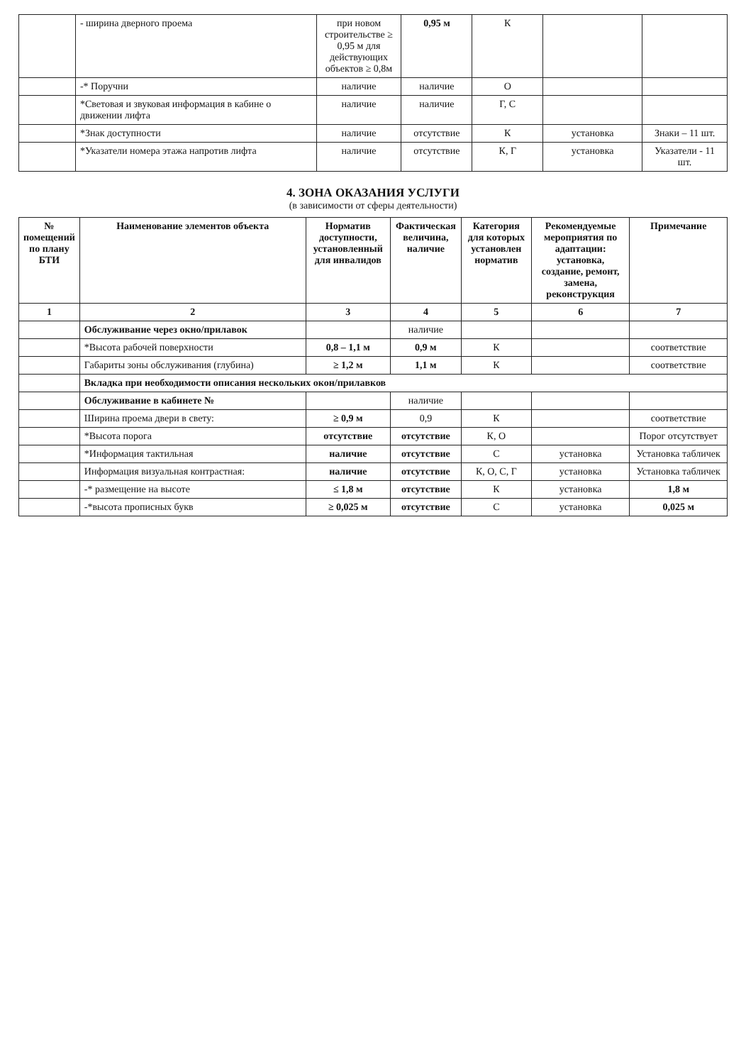| | - ширина дверного проема | при новом строительстве ≥ 0,95 м для действующих объектов ≥ 0,8м | 0,95 м | К | | |
| | -* Поручни | наличие | наличие | О | | |
| | *Световая и звуковая информация в кабине о движении лифта | наличие | наличие | Г, С | | |
| | *Знак доступности | наличие | отсутствие | К | установка | Знаки – 11 шт. |
| | *Указатели номера этажа напротив лифта | наличие | отсутствие | К, Г | установка | Указатели - 11 шт. |
4. ЗОНА ОКАЗАНИЯ УСЛУГИ
(в зависимости от сферы деятельности)
| № помещений по плану БТИ | Наименование элементов объекта | Норматив доступности, установленный для инвалидов | Фактическая величина, наличие | Категория для которых установлен норматив | Рекомендуемые мероприятия по адаптации: установка, создание, ремонт, замена, реконструкция | Примечание |
| --- | --- | --- | --- | --- | --- | --- |
| 1 | 2 | 3 | 4 | 5 | 6 | 7 |
| | Обслуживание через окно/прилавок | | наличие | | | |
| | *Высота рабочей поверхности | 0,8 – 1,1 м | 0,9 м | К | | соответствие |
| | Габариты зоны обслуживания (глубина) | ≥ 1,2 м | 1,1 м | К | | соответствие |
| | Вкладка при необходимости описания нескольких окон/прилавков | | | | | |
| | Обслуживание в кабинете № | | наличие | | | |
| | Ширина проема двери в свету: | ≥ 0,9 м | 0,9 | К | | соответствие |
| | *Высота порога | отсутствие | отсутствие | К, О | | Порог отсутствует |
| | *Информация тактильная | наличие | отсутствие | С | установка | Установка табличек |
| | Информация визуальная контрастная: | наличие | отсутствие | К, О, С, Г | установка | Установка табличек |
| | -* размещение на высоте | ≤ 1,8 м | отсутствие | К | установка | 1,8 м |
| | -*высота прописных букв | ≥ 0,025 м | отсутствие | С | установка | 0,025 м |